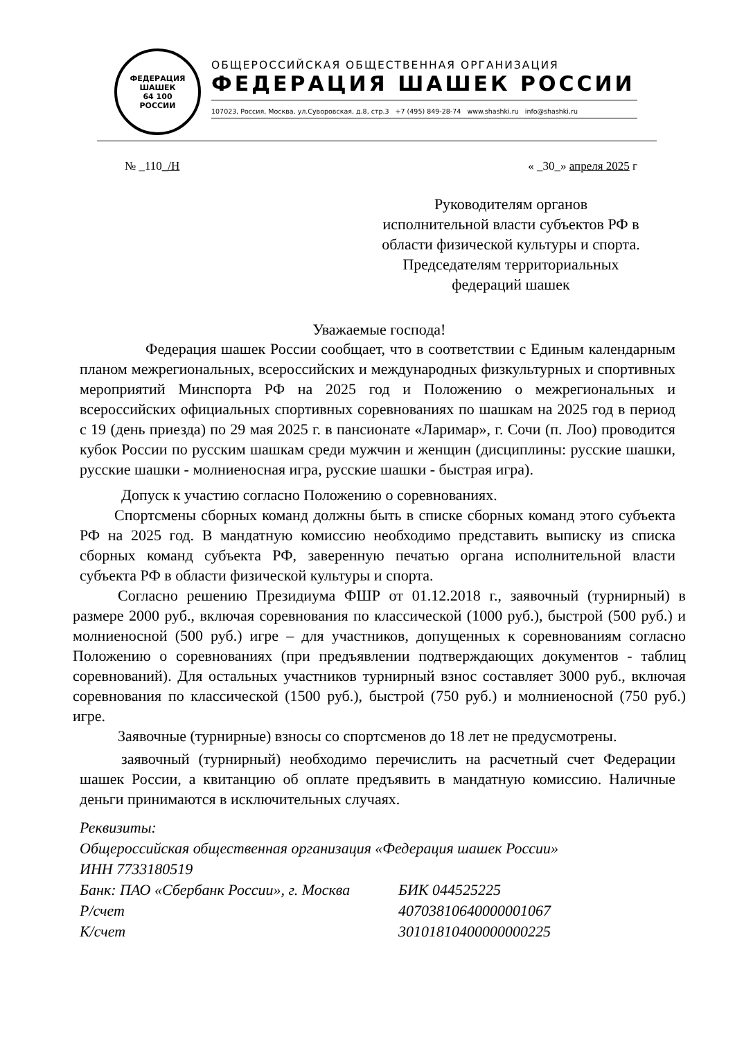ФЕДЕРАЦИЯ
ШАШЕК
64 100
РОССИИ
ОБЩЕРОССИЙСКАЯ ОБЩЕСТВЕННАЯ ОРГАНИЗАЦИЯ
ФЕДЕРАЦИЯ ШАШЕК РОССИИ
107023, Россия, Москва, ул.Суворовская, д.8, стр.3 +7 (495) 849-28-74 www.shashki.ru info@shashki.ru
№ _110_/Н « _30_» апреля 2025 г
Руководителям органов
исполнительной власти субъектов РФ в
области физической культуры и спорта.
Председателям территориальных
федераций шашек
Уважаемые господа!
Федерация шашек России сообщает, что в соответствии с Единым календарным планом межрегиональных, всероссийских и международных физкультурных и спортивных мероприятий Минспорта РФ на 2025 год и Положению о межрегиональных и всероссийских официальных спортивных соревнованиях по шашкам на 2025 год в период с 19 (день приезда) по 29 мая 2025 г. в пансионате «Ларимар», г. Сочи (п. Лоо) проводится кубок России по русским шашкам среди мужчин и женщин (дисциплины: русские шашки, русские шашки - молниеносная игра, русские шашки - быстрая игра).
Допуск к участию согласно Положению о соревнованиях.
Спортсмены сборных команд должны быть в списке сборных команд этого субъекта РФ на 2025 год. В мандатную комиссию необходимо представить выписку из списка сборных команд субъекта РФ, заверенную печатью органа исполнительной власти субъекта РФ в области физической культуры и спорта.
Согласно решению Президиума ФШР от 01.12.2018 г., заявочный (турнирный) в размере 2000 руб., включая соревнования по классической (1000 руб.), быстрой (500 руб.) и молниеносной (500 руб.) игре – для участников, допущенных к соревнованиям согласно Положению о соревнованиях (при предъявлении подтверждающих документов - таблиц соревнований). Для остальных участников турнирный взнос составляет 3000 руб., включая соревнования по классической (1500 руб.), быстрой (750 руб.) и молниеносной (750 руб.) игре.
Заявочные (турнирные) взносы со спортсменов до 18 лет не предусмотрены.
заявочный (турнирный) необходимо перечислить на расчетный счет Федерации шашек России, а квитанцию об оплате предъявить в мандатную комиссию. Наличные деньги принимаются в исключительных случаях.
Реквизиты:
Общероссийская общественная организация «Федерация шашек России»
ИНН 7733180519
Банк: ПАО «Сбербанк России», г. Москва БИК 044525225
Р/счет 40703810640000001067
К/счет 30101810400000000225